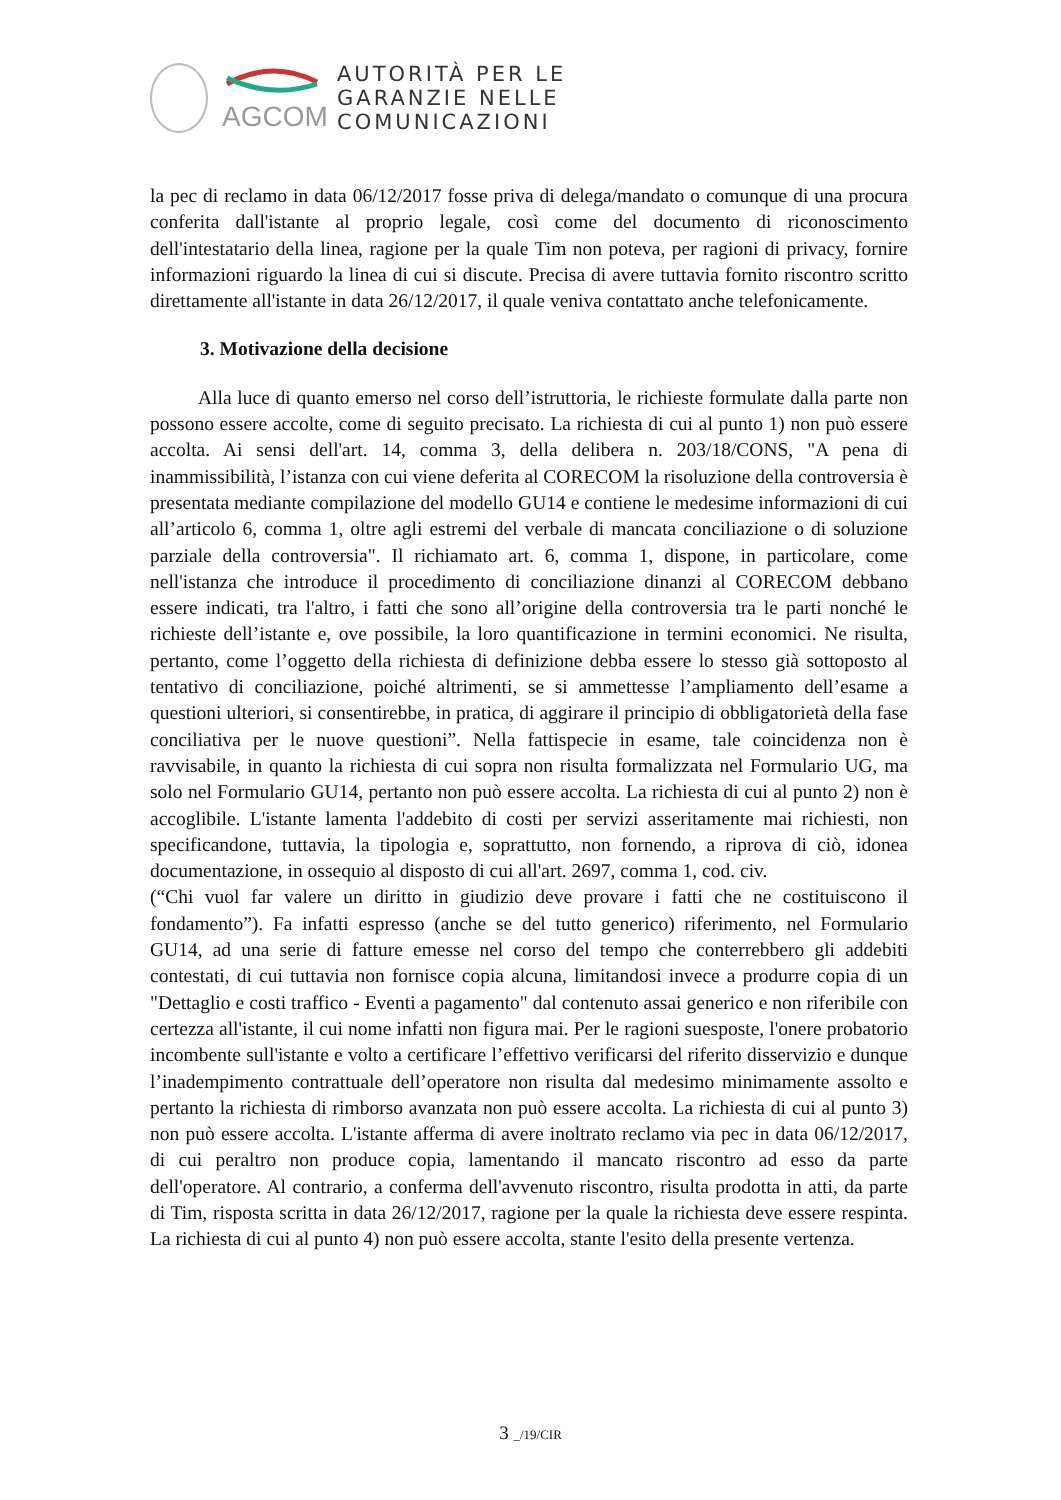AGCOM
AUTORITÀ PER LE
GARANZIE NELLE
COMUNICAZIONI
la pec di reclamo in data 06/12/2017 fosse priva di delega/mandato o comunque di una procura conferita dall'istante al proprio legale, così come del documento di riconoscimento dell'intestatario della linea, ragione per la quale Tim non poteva, per ragioni di privacy, fornire informazioni riguardo la linea di cui si discute. Precisa di avere tuttavia fornito riscontro scritto direttamente all'istante in data 26/12/2017, il quale veniva contattato anche telefonicamente.
3. Motivazione della decisione
Alla luce di quanto emerso nel corso dell’istruttoria, le richieste formulate dalla parte non possono essere accolte, come di seguito precisato. La richiesta di cui al punto 1) non può essere accolta. Ai sensi dell'art. 14, comma 3, della delibera n. 203/18/CONS, "A pena di inammissibilità, l’istanza con cui viene deferita al CORECOM la risoluzione della controversia è presentata mediante compilazione del modello GU14 e contiene le medesime informazioni di cui all’articolo 6, comma 1, oltre agli estremi del verbale di mancata conciliazione o di soluzione parziale della controversia". Il richiamato art. 6, comma 1, dispone, in particolare, come nell'istanza che introduce il procedimento di conciliazione dinanzi al CORECOM debbano essere indicati, tra l'altro, i fatti che sono all’origine della controversia tra le parti nonché le richieste dell’istante e, ove possibile, la loro quantificazione in termini economici. Ne risulta, pertanto, come l’oggetto della richiesta di definizione debba essere lo stesso già sottoposto al tentativo di conciliazione, poiché altrimenti, se si ammettesse l’ampliamento dell’esame a questioni ulteriori, si consentirebbe, in pratica, di aggirare il principio di obbligatorietà della fase conciliativa per le nuove questioni”. Nella fattispecie in esame, tale coincidenza non è ravvisabile, in quanto la richiesta di cui sopra non risulta formalizzata nel Formulario UG, ma solo nel Formulario GU14, pertanto non può essere accolta. La richiesta di cui al punto 2) non è accoglibile. L'istante lamenta l'addebito di costi per servizi asseritamente mai richiesti, non specificandone, tuttavia, la tipologia e, soprattutto, non fornendo, a riprova di ciò, idonea documentazione, in ossequio al disposto di cui all'art. 2697, comma 1, cod. civ.
(“Chi vuol far valere un diritto in giudizio deve provare i fatti che ne costituiscono il fondamento”). Fa infatti espresso (anche se del tutto generico) riferimento, nel Formulario GU14, ad una serie di fatture emesse nel corso del tempo che conterrebbero gli addebiti contestati, di cui tuttavia non fornisce copia alcuna, limitandosi invece a produrre copia di un "Dettaglio e costi traffico - Eventi a pagamento" dal contenuto assai generico e non riferibile con certezza all'istante, il cui nome infatti non figura mai. Per le ragioni suesposte, l'onere probatorio incombente sull'istante e volto a certificare l’effettivo verificarsi del riferito disservizio e dunque l’inadempimento contrattuale dell’operatore non risulta dal medesimo minimamente assolto e pertanto la richiesta di rimborso avanzata non può essere accolta. La richiesta di cui al punto 3) non può essere accolta. L'istante afferma di avere inoltrato reclamo via pec in data 06/12/2017, di cui peraltro non produce copia, lamentando il mancato riscontro ad esso da parte dell'operatore. Al contrario, a conferma dell'avvenuto riscontro, risulta prodotta in atti, da parte di Tim, risposta scritta in data 26/12/2017, ragione per la quale la richiesta deve essere respinta. La richiesta di cui al punto 4) non può essere accolta, stante l'esito della presente vertenza.
3 _/19/CIR